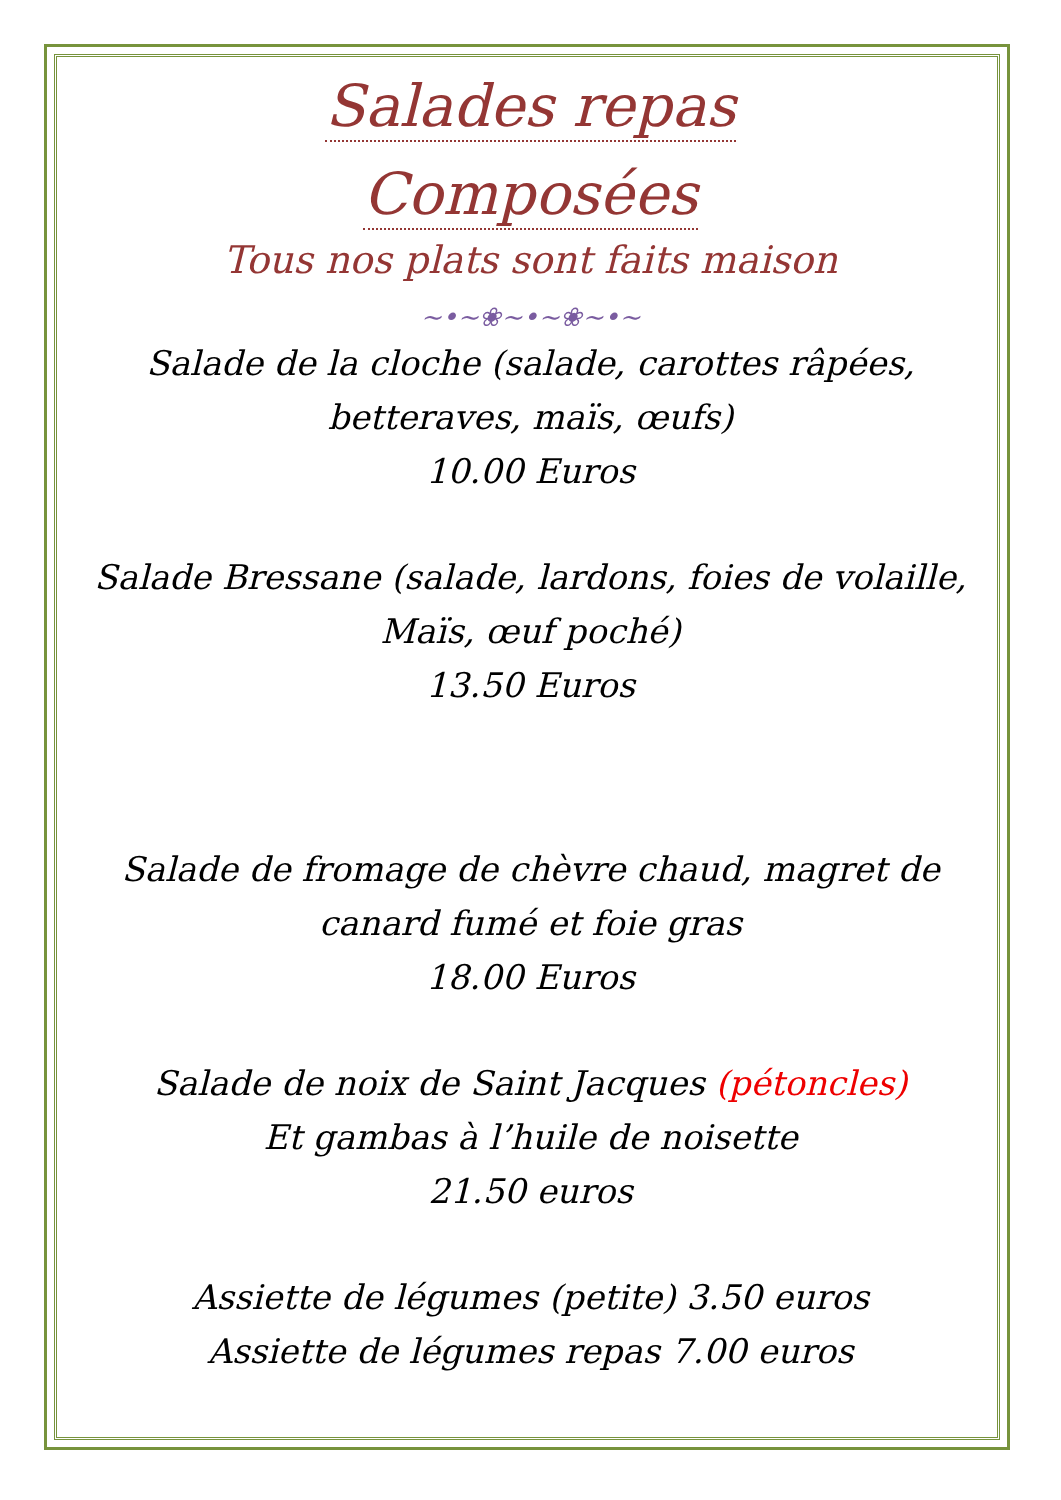Salades repas
Composées
Tous nos plats sont faits maison
~•~❀~•~❀~•~
Salade de la cloche (salade, carottes râpées, betteraves, maïs, œufs)
10.00 Euros
Salade Bressane (salade, lardons, foies de volaille, Maïs, œuf poché)
13.50 Euros
Salade de fromage de chèvre chaud, magret de canard fumé et foie gras
18.00 Euros
Salade de noix de Saint Jacques (pétoncles)
Et gambas à l’huile de noisette
21.50 euros
Assiette de légumes (petite) 3.50 euros
Assiette de légumes repas 7.00 euros